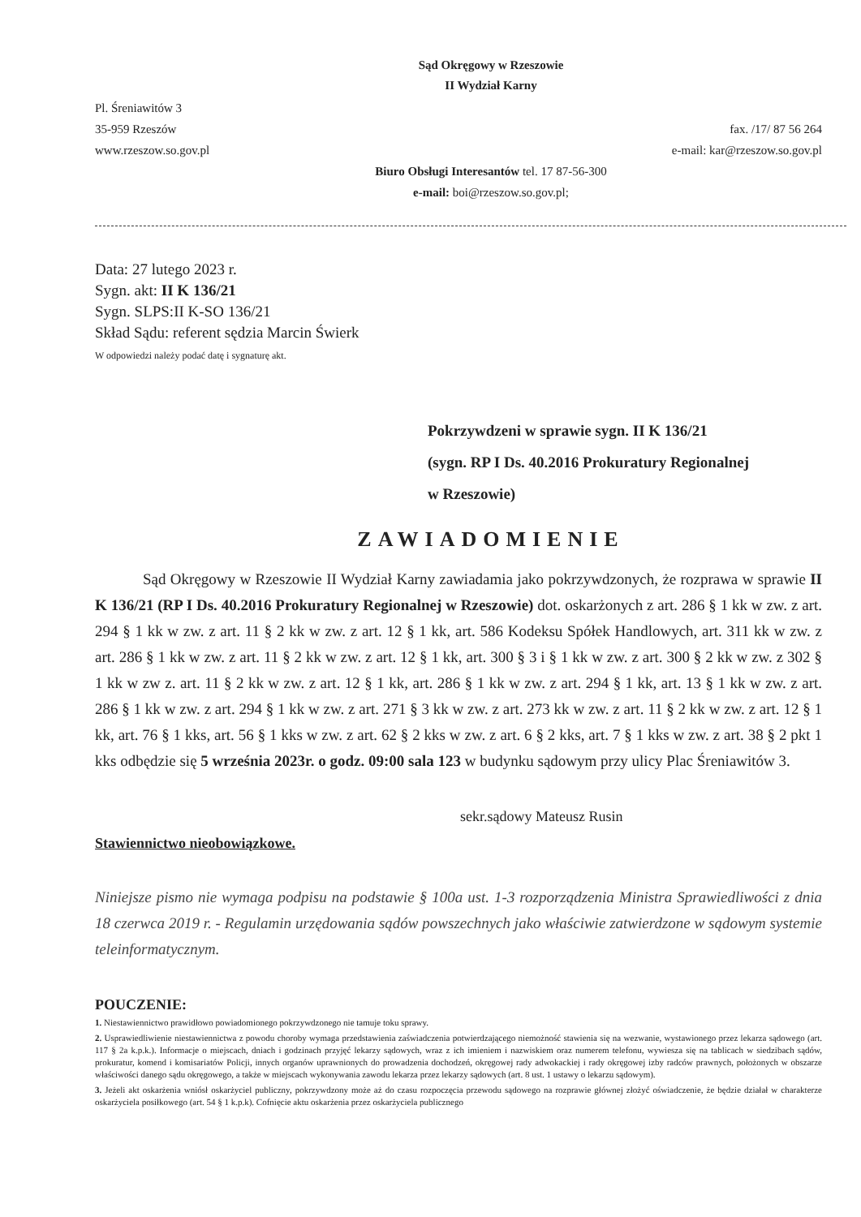Sąd Okręgowy w Rzeszowie
II Wydział Karny
Pl. Śreniawitów 3
35-959 Rzeszów
www.rzeszow.so.gov.pl
fax. /17/ 87 56 264
e-mail: kar@rzeszow.so.gov.pl
Biuro Obsługi Interesantów tel. 17 87-56-300
e-mail: boi@rzeszow.so.gov.pl;
Data: 27 lutego 2023 r.
Sygn. akt: II K 136/21
Sygn. SLPS:II K-SO 136/21
Skład Sądu: referent sędzia Marcin Świerk
W odpowiedzi należy podać datę i sygnaturę akt.
Pokrzywdzeni w sprawie sygn. II K 136/21
(sygn. RP I Ds. 40.2016 Prokuratury Regionalnej
w Rzeszowie)
ZAWIADOMIENIE
Sąd Okręgowy w Rzeszowie II Wydział Karny zawiadamia jako pokrzywdzonych, że rozprawa w sprawie II K 136/21 (RP I Ds. 40.2016 Prokuratury Regionalnej w Rzeszowie) dot. oskarżonych z art. 286 § 1 kk w zw. z art. 294 § 1 kk w zw. z art. 11 § 2 kk w zw. z art. 12 § 1 kk, art. 586 Kodeksu Spółek Handlowych, art. 311 kk w zw. z art. 286 § 1 kk w zw. z art. 11 § 2 kk w zw. z art. 12 § 1 kk, art. 300 § 3 i § 1 kk w zw. z art. 300 § 2 kk w zw. z 302 § 1 kk w zw z. art. 11 § 2 kk w zw. z art. 12 § 1 kk, art. 286 § 1 kk w zw. z art. 294 § 1 kk, art. 13 § 1 kk w zw. z art. 286 § 1 kk w zw. z art. 294 § 1 kk w zw. z art. 271 § 3 kk w zw. z art. 273 kk w zw. z art. 11 § 2 kk w zw. z art. 12 § 1 kk, art. 76 § 1 kks, art. 56 § 1 kks w zw. z art. 62 § 2 kks w zw. z art. 6 § 2 kks, art. 7 § 1 kks w zw. z art. 38 § 2 pkt 1 kks odbędzie się 5 września 2023r. o godz. 09:00 sala 123 w budynku sądowym przy ulicy Plac Śreniawitów 3.
sekr.sądowy Mateusz Rusin
Stawiennictwo nieobowiązkowe.
Niniejsze pismo nie wymaga podpisu na podstawie § 100a ust. 1-3 rozporządzenia Ministra Sprawiedliwości z dnia 18 czerwca 2019 r. - Regulamin urzędowania sądów powszechnych jako właściwie zatwierdzone w sądowym systemie teleinformatycznym.
POUCZENIE:
1. Niestawiennictwo prawidłowo powiadomionego pokrzywdzonego nie tamuje toku sprawy.
2. Usprawiedliwienie niestawiennictwa z powodu choroby wymaga przedstawienia zaświadczenia potwierdzającego niemożność stawienia się na wezwanie, wystawionego przez lekarza sądowego (art. 117 § 2a k.p.k.). Informacje o miejscach, dniach i godzinach przyjęć lekarzy sądowych, wraz z ich imieniem i nazwiskiem oraz numerem telefonu, wywiesza się na tablicach w siedzibach sądów, prokuratur, komend i komisariatów Policji, innych organów uprawnionych do prowadzenia dochodzeń, okręgowej rady adwokackiej i rady okręgowej izby radców prawnych, położonych w obszarze właściwości danego sądu okręgowego, a także w miejscach wykonywania zawodu lekarza przez lekarzy sądowych (art. 8 ust. 1 ustawy o lekarzu sądowym).
3. Jeżeli akt oskarżenia wniósł oskarżyciel publiczny, pokrzywdzony może aż do czasu rozpoczęcia przewodu sądowego na rozprawie głównej złożyć oświadczenie, że będzie działał w charakterze oskarżyciela posiłkowego (art. 54 § 1 k.p.k). Cofnięcie aktu oskarżenia przez oskarżyciela publicznego